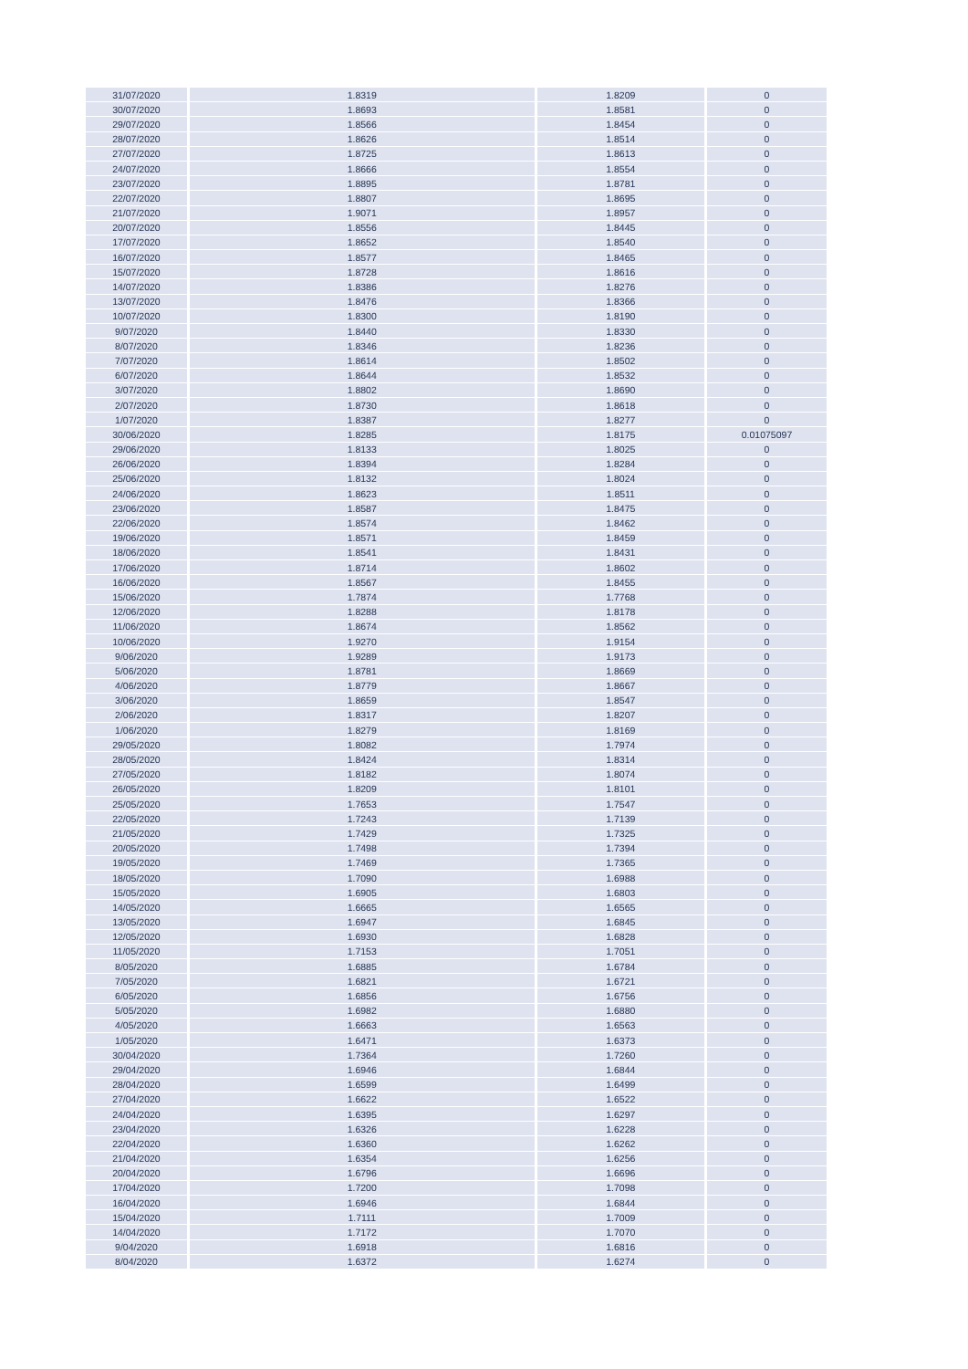| 31/07/2020 | 1.8319 | 1.8209 | 0 |
| 30/07/2020 | 1.8693 | 1.8581 | 0 |
| 29/07/2020 | 1.8566 | 1.8454 | 0 |
| 28/07/2020 | 1.8626 | 1.8514 | 0 |
| 27/07/2020 | 1.8725 | 1.8613 | 0 |
| 24/07/2020 | 1.8666 | 1.8554 | 0 |
| 23/07/2020 | 1.8895 | 1.8781 | 0 |
| 22/07/2020 | 1.8807 | 1.8695 | 0 |
| 21/07/2020 | 1.9071 | 1.8957 | 0 |
| 20/07/2020 | 1.8556 | 1.8445 | 0 |
| 17/07/2020 | 1.8652 | 1.8540 | 0 |
| 16/07/2020 | 1.8577 | 1.8465 | 0 |
| 15/07/2020 | 1.8728 | 1.8616 | 0 |
| 14/07/2020 | 1.8386 | 1.8276 | 0 |
| 13/07/2020 | 1.8476 | 1.8366 | 0 |
| 10/07/2020 | 1.8300 | 1.8190 | 0 |
| 9/07/2020 | 1.8440 | 1.8330 | 0 |
| 8/07/2020 | 1.8346 | 1.8236 | 0 |
| 7/07/2020 | 1.8614 | 1.8502 | 0 |
| 6/07/2020 | 1.8644 | 1.8532 | 0 |
| 3/07/2020 | 1.8802 | 1.8690 | 0 |
| 2/07/2020 | 1.8730 | 1.8618 | 0 |
| 1/07/2020 | 1.8387 | 1.8277 | 0 |
| 30/06/2020 | 1.8285 | 1.8175 | 0.01075097 |
| 29/06/2020 | 1.8133 | 1.8025 | 0 |
| 26/06/2020 | 1.8394 | 1.8284 | 0 |
| 25/06/2020 | 1.8132 | 1.8024 | 0 |
| 24/06/2020 | 1.8623 | 1.8511 | 0 |
| 23/06/2020 | 1.8587 | 1.8475 | 0 |
| 22/06/2020 | 1.8574 | 1.8462 | 0 |
| 19/06/2020 | 1.8571 | 1.8459 | 0 |
| 18/06/2020 | 1.8541 | 1.8431 | 0 |
| 17/06/2020 | 1.8714 | 1.8602 | 0 |
| 16/06/2020 | 1.8567 | 1.8455 | 0 |
| 15/06/2020 | 1.7874 | 1.7768 | 0 |
| 12/06/2020 | 1.8288 | 1.8178 | 0 |
| 11/06/2020 | 1.8674 | 1.8562 | 0 |
| 10/06/2020 | 1.9270 | 1.9154 | 0 |
| 9/06/2020 | 1.9289 | 1.9173 | 0 |
| 5/06/2020 | 1.8781 | 1.8669 | 0 |
| 4/06/2020 | 1.8779 | 1.8667 | 0 |
| 3/06/2020 | 1.8659 | 1.8547 | 0 |
| 2/06/2020 | 1.8317 | 1.8207 | 0 |
| 1/06/2020 | 1.8279 | 1.8169 | 0 |
| 29/05/2020 | 1.8082 | 1.7974 | 0 |
| 28/05/2020 | 1.8424 | 1.8314 | 0 |
| 27/05/2020 | 1.8182 | 1.8074 | 0 |
| 26/05/2020 | 1.8209 | 1.8101 | 0 |
| 25/05/2020 | 1.7653 | 1.7547 | 0 |
| 22/05/2020 | 1.7243 | 1.7139 | 0 |
| 21/05/2020 | 1.7429 | 1.7325 | 0 |
| 20/05/2020 | 1.7498 | 1.7394 | 0 |
| 19/05/2020 | 1.7469 | 1.7365 | 0 |
| 18/05/2020 | 1.7090 | 1.6988 | 0 |
| 15/05/2020 | 1.6905 | 1.6803 | 0 |
| 14/05/2020 | 1.6665 | 1.6565 | 0 |
| 13/05/2020 | 1.6947 | 1.6845 | 0 |
| 12/05/2020 | 1.6930 | 1.6828 | 0 |
| 11/05/2020 | 1.7153 | 1.7051 | 0 |
| 8/05/2020 | 1.6885 | 1.6784 | 0 |
| 7/05/2020 | 1.6821 | 1.6721 | 0 |
| 6/05/2020 | 1.6856 | 1.6756 | 0 |
| 5/05/2020 | 1.6982 | 1.6880 | 0 |
| 4/05/2020 | 1.6663 | 1.6563 | 0 |
| 1/05/2020 | 1.6471 | 1.6373 | 0 |
| 30/04/2020 | 1.7364 | 1.7260 | 0 |
| 29/04/2020 | 1.6946 | 1.6844 | 0 |
| 28/04/2020 | 1.6599 | 1.6499 | 0 |
| 27/04/2020 | 1.6622 | 1.6522 | 0 |
| 24/04/2020 | 1.6395 | 1.6297 | 0 |
| 23/04/2020 | 1.6326 | 1.6228 | 0 |
| 22/04/2020 | 1.6360 | 1.6262 | 0 |
| 21/04/2020 | 1.6354 | 1.6256 | 0 |
| 20/04/2020 | 1.6796 | 1.6696 | 0 |
| 17/04/2020 | 1.7200 | 1.7098 | 0 |
| 16/04/2020 | 1.6946 | 1.6844 | 0 |
| 15/04/2020 | 1.7111 | 1.7009 | 0 |
| 14/04/2020 | 1.7172 | 1.7070 | 0 |
| 9/04/2020 | 1.6918 | 1.6816 | 0 |
| 8/04/2020 | 1.6372 | 1.6274 | 0 |